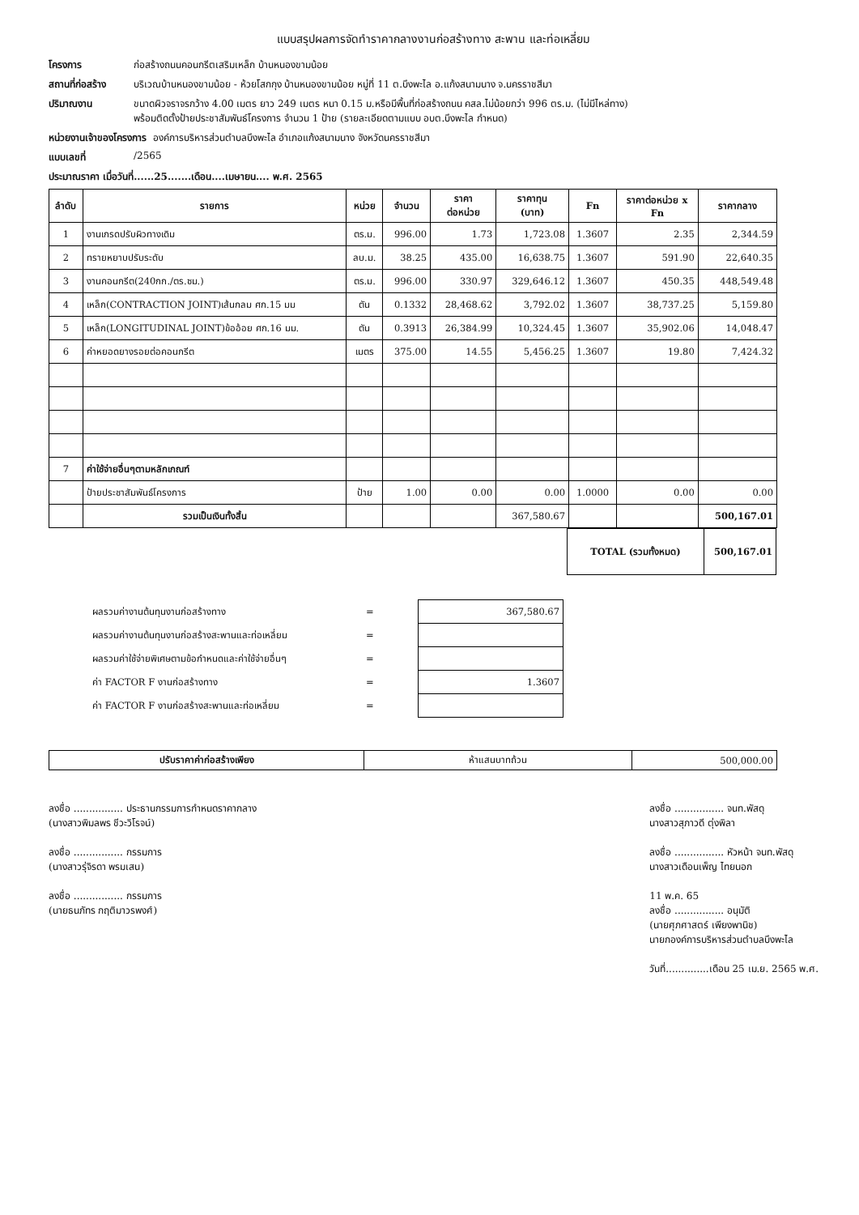แบบสรุปผลการจัดทำราคากลางงานก่อสร้างทาง สะพาน และท่อเหลี่ยม
โครงการ ก่อสร้างถนนคอนกรีตเสริมเหล็ก บ้านหนองขามน้อย
สถานที่ก่อสร้าง บริเวณบ้านหนองขามน้อย - ห้วยโสกกุง บ้านหนองขามน้อย หมู่ที่ 11 ต.บึงพะไล อ.แก้งสนามนาง จ.นครราชสีมา
ปริมาณงาน ขนาดผิวจราจรกว้าง 4.00 เมตร ยาว 249 เมตร หนา 0.15 ม.หรือมีพื้นที่ก่อสร้างถนน คสล.ไม่น้อยกว่า 996 ตร.ม. (ไม่มีไหล่ทาง)
พร้อมติดตั้งป้ายประชาสัมพันธ์โครงการ จำนวน 1 ป้าย (รายละเอียดตามแบบ อบต.บึงพะไล กำหนด)
หน่วยงานเจ้าของโครงการ องค์การบริหารส่วนตำบลบึงพะไล อำเภอแก้งสนามนาง จังหวัดนครราชสีมา
แบบเลขที่ /2565
ประมาณราคา เมื่อวันที่......25.......เดือน....เมษายน.... พ.ศ. 2565
| ลำดับ | รายการ | หน่วย | จำนวน | ราคา ต่อหน่วย | ราคาทุน (บาท) | Fn | ราคาต่อหน่วย x Fn | ราคากลาง |
| --- | --- | --- | --- | --- | --- | --- | --- | --- |
| 1 | งานเกรดปรับผิวทางเดิม | ตร.ม. | 996.00 | 1.73 | 1,723.08 | 1.3607 | 2.35 | 2,344.59 |
| 2 | ทรายหยาบปรับระดับ | ลบ.ม. | 38.25 | 435.00 | 16,638.75 | 1.3607 | 591.90 | 22,640.35 |
| 3 | งานคอนกรีต(240กก./ตร.ซม.) | ตร.ม. | 996.00 | 330.97 | 329,646.12 | 1.3607 | 450.35 | 448,549.48 |
| 4 | เหล็ก(CONTRACTION JOINT)เส้นกลม ศก.15 มม | ตัน | 0.1332 | 28,468.62 | 3,792.02 | 1.3607 | 38,737.25 | 5,159.80 |
| 5 | เหล็ก(LONGITUDINAL JOINT)ข้ออ้อย ศก.16 มม. | ตัน | 0.3913 | 26,384.99 | 10,324.45 | 1.3607 | 35,902.06 | 14,048.47 |
| 6 | ค่าหยอดยางรอยต่อคอนกรีต | เมตร | 375.00 | 14.55 | 5,456.25 | 1.3607 | 19.80 | 7,424.32 |
| 7 | ค่าใช้จ่ายอื่นๆตามหลักเกณฑ์ | | | | | | | |
| | ป้ายประชาสัมพันธ์โครงการ | ป้าย | 1.00 | 0.00 | 0.00 | 1.0000 | 0.00 | 0.00 |
| | รวมเป็นเงินทั้งสิ้น | | | | 367,580.67 | | | 500,167.01 |
| TOTAL (รวมทั้งหมด) | 500,167.01 |
| ผลรวมค่างานต้นทุนงานก่อสร้างทาง | = | 367,580.67 |
| ผลรวมค่างานต้นทุนงานก่อสร้างสะพานและท่อเหลี่ยม | = | |
| ผลรวมค่าใช้จ่ายพิเศษตามข้อกำหนดและค่าใช้จ่ายอื่นๆ | = | |
| ค่า FACTOR F งานก่อสร้างทาง | = | 1.3607 |
| ค่า FACTOR F งานก่อสร้างสะพานและท่อเหลี่ยม | = | |
| ปรับราคาค่าก่อสร้างเพียง | ห้าแสนบาทถ้วน | 500,000.00 |
ลงชื่อ ................ ประธานกรรมการกำหนดราคากลาง
(นางสาวพิมลพร ชีวะวิโรจน์)
ลงชื่อ ................ กรรมการ
(นางสาวรุ่จิรดา พรมเสน)
ลงชื่อ ................ กรรมการ
(นายธนภัทร กฤติมาวรพงศ์)
ลงชื่อ ................ จนท.พัสดุ
นางสาวสุภาวดี ตุ่งพิลา
ลงชื่อ ................ หัวหน้า จนท.พัสดุ
นางสาวเดือนเพ็ญ ไทยนอก
11 พ.ค. 65
ลงชื่อ ................ อนุมัติ
(นายศุภศาสตร์ เพียงพานิช)
นายกองค์การบริหารส่วนตำบลบึงพะไล
วันที่..............เดือน 25 เม.ย. 2565 พ.ศ.